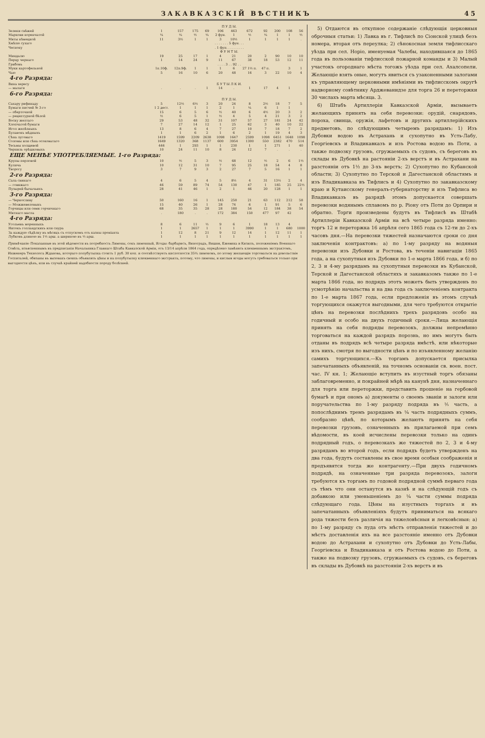ЗАКАВКАЗСКІЙ ВѢСТНИКЪ 45
| | П У Д Ы. | | | | | | | | | | |
| Зелени свѣжей | 1 | 157 | 175 | 69 | 106 | 463 | 672 | 92 | 200 | 108 | 56 |
| Маркови коренчатой | ¼ | ¼ | ½ | ¼ | 2 фун. | 1 | ½ | ¼ | 1 | 1 | ½ |
| Мяты нѣмецкой | 11 | 3½ | 1 | 1 | 3 | 10½ | 1 | 1 | 1 | 1 | . |
| Хмѣлю сухаго | . . . . . . . 5 фун. . . | | | | | | | | | | |
| Чесноку | . 1 фун. . . . . . . . . | | | | | | | | | | |
| | Ф У Н Т Ы. | | | | | | | | | | |
| Миндалю | 19 | 25 | 17 | 1 | 4 | 21 | 20 | 2 | 90 | 10 | 10 |
| Перцу чернаго | 1 | 14 | 24 | 9 | 11 | 67 | 38 | 18 | 53 | 12 | 11 |
| Грибовъ | . . . . 3 . . 92 . . | | | | | | | | | | |
| Муки картофельной | 1п.10ф. | 12п.9ф. | 1 | 1 | 1 | 6 | 27 1½ п. | 47 п. | | 3 | 1 |
| Чаю | 5 | 16 | 10 | 6 | 20 | 48 | 16 | 3 | 22 | 10 | 4 |
| 4-го Разряда: | | | | | | | | | | | |
| Вина хересу | Б У Т Ы Л К И. | | | | | | | | | | |
| — малаги | . | . | . | 1 | 14 | . | 1 | 17 | 4 | 1 | |
| 6-го Разряда: | | | | | | | | | | | |
| | П У Д Ы. | | | | | | | | | | |
| Сахару рифинаду | 5 | 12½ | 6½ | 3 | 20 | 24 | 8 | 2½ | 18 | 7 | 5 |
| Бумаги писчей № 3-го | 1 2 дест. | 1 | 1 | 1 | 2 | 1 | ¼ | 6 | 1 | 1 | |
| — оберточной | 15 | 6 | 5 | 6 | ½ | 40 | 6 | 4½ | 20 | 3 | 2 |
| — рецептурной бѣлой | ½ | 6 | 5 | 1 | ½ | 4 | 5 | 4 | 21 | 3 | 2 |
| Воску желтаго | 29 | 53 | 48 | 32 | 31 | 107 | 57 | 27 | 181 | 24 | 42 |
| Хлопчатой бумаги | 7 | 27 | 14 | 12 | 1 | 25 | 62 | 3 | 40 | 10 | 22 |
| Игол желѣзныхъ | 13 | 8 | 6 | 4 | 7 | 27 | 10 | 7 | 18 | 7 | 2 |
| Булавокъ мѣдныхъ | 1 | 1 | 6 | 2 | 1 | 6 | 2 | 1 | 19 | 4 | 3 |
| Сѣна луговаго | 1419 | 1599 | 2209 | 2638 | 1098 | 1647 | 2599 | 1098 | 6451 | 1648 | 1098 |
| Соломы или сѣна осоковатаго | 1649 | 1320 | 368 | 1137 | 600 | 3954 | 1300 | 550 | 2382 | 470 | 514 |
| Тесьмы холщевой | 446 | 1 | 293 | 1 | 1 | 230 | 1 | 1 | 271 | 1 | 40 |
| Черниль орѣшковыхъ | 10 | 24 | 11 | 10 | 8 | 24 | 12 | 7 | . | . | . |
| ЕЩЕ МЕНѢЕ УПОТРЕБЛЯЕМЫЕ. 1-го Разряда: | | | | | | | | | | | |
| Крупы перловой | 10 | ½ | 5 | 3 | ½ | 68 | 12 | ½ | 2 | 6 | 1½ |
| Кулича | 10 | 12 | 31 | 10 | 7 | 95 | 25 | 18 | 54 | 4 | 8 |
| Творогу | 3 | 7 | 9 | 3 | 2 | 27 | 7 | 5 | 16 | 1 | 1 |
| 2-го Разряда: | | | | | | | | | | | |
| Сала свинаго | 4 | 6 | 5 | 4 | 5 | 8½ | 4 | 31 | 13½ | 2 | 4 |
| — говяжаго | 46 | 59 | 89 | 74 | 54 | 130 | 47 | 1 | 185 | 25 | 22½ |
| Пузырей бычачьихъ | 28 | 41 | 46 | 1 | 2 | 1 | 46 | 20 | 128 | 1 | 1 |
| 3-го Разряда: | | | | | | | | | | | |
| — Черносливу | 50 | 160 | 16 | 1 | 145 | 250 | 21 | 63 | 112 | 212 | 58 |
| — Можжевеловыхъ | 15 | 40 | 26 | 1 | 28 | 74 | 6 | 1 | 91 | 5 | 6 |
| Горчицы или семя горчичнаго | 68 | 35 | 35 | 28 | 28 | 180 | 54 | 12 | 184 | 38 | 54 |
| Мятнаго масла | . | 180 | . | . | 172 | 384 | 150 | 477 | 97 | 42 | |
| 4-го Разряда: | | | | | | | | | | | |
| Угольевъ моренныхъ | 8 | 6 | 11 | ½ | 9 | 6 | 1 | 18 | 13 | 4 | |
| Нитокъ голландскихъ или снура | 1 | 1 | 2657 | 1 | 1 | 1 | 3990 | 1 | 1 | 680 | 1000 |
| За каждую сѣдѣлку въ мѣсяцъ съ отпускомъ отъ казны провіанта | 1 | 12 | 8 | 21 | 9 | 12 | 14 | 1 | 12 | 11 | 1 |
| Лубковъ длиною въ 1½ арш. а шириною въ ½ арш. | 1 | 1 | 1 | 1 | 1 | 1 | 1 | 1 | 1 | 1 | 1 |
Примѣчаніе: Показанные въ этой вѣдомости въ потребность Лимоны, сокъ лимонный, Ягоды: барбарисъ, Виноградъ, Вишня, Ежевика и Кизилъ, положеніемъ Военнаго Совѣта, изъясненнымъ въ предписаніи Начальника Главнаго Штаба Кавказской Арміи, отъ 13/14 апрѣля 1864 года, опредѣлено замѣнять клюквеннымъ экстрактомъ, Инженеръ Технолога Жданова, котораго полубутылка стоитъ 1 руб. 30 коп. и соотвѣтствуетъ кислотности 35¼ лимоновъ, по этому желающіе торговаться на довольствіе Госпиталей, обязаны въ вызовахъ своихъ объявлять цѣны и на полубутылку клюквеннаго экстракта, потому, что лимоны, и кислыя ягоды могутъ требоваться только при выгодности цѣнъ, или въ случаѣ крайней надобности породу болѣзней.
5) Отдаются въ откупное содержаніе слѣдующія церковныя оброчныя статьи: 1) Лавка въ г. Тифлисѣ по Сіонской улицѣ безъ номера, вторая отъ переулка; 2) сѣнокосная земля тифлисскаго уѣзда при сел. Норіо, именуемая Чалебы, находившаяся до 1865 года въ пользованіи тифлисской пожарной команды и 3) Малый участокъ огороднаго мѣста тогожъ уѣзда при сел. Ахалсопели. Желающіе взять оные, могутъ явиться съ узаконенными залогами къ управляющему церковными имѣніями въ тифлисскомъ округѣ надворному совѣтнику Арджеванидзе для торга 26 и переторжки 30 числахъ марта мѣсяца. 3.
6) Штабъ Артиллеріи Кавказской Арміи, вызываетъ желающихъ принять на себя перевозки: орудій, снарядовъ, пороха, свинца, оружія, лафетовъ и другихъ артиллерійскихъ предметовъ, по слѣдующимъ четыремъ разрядамъ: 1) Изъ Дубовки водою въ Астрахань и сухопутно въ Усть-Лабу, Георгіевскъ и Владикавказъ и изъ Ростова водою въ Поти, а также подвозку грузовъ, сгружаемыхъ съ судовъ, съ береговъ въ склады въ Дубовкѣ на растояніи 2-хъ верстъ и въ Астрахани на разстояніи отъ 1½ до 3-хъ верстъ; 2) Сухопутно по Кубанской области; 3) Сухопутно по Терской и Дагестанской областямъ и изъ Владикавказа въ Тифлисъ и 4) Сухопутно по закавказскому краю и Кутаисскому генералъ-губернаторству и изъ Тифлиса во Владикавказъ въ разрядѣ этомъ допускается совершать перевозки водянымъ сплавомъ по р. Ріону отъ Поти до Орпири и обратно. Торги произведены будутъ въ Тифлисѣ въ Штабѣ Артиллеріи Кавказской Арміи на всѣ четыре разряда именно: торгъ 12 и переторжка 16 апрѣля сего 1865 года съ 12-ти до 2-хъ часовъ дня.—На перевозки тяжестей назначаются сроки со дня заключенія контрактовъ: а) по 1-му разряду на водяныя перевозки изъ Дубовки и Ростова, въ теченіи навигаціи 1865 года, а на сухопутныя изъ Дубовки по 1-е марта 1866 года, и б) по 2, 3 и 4-му разрядамъ на сухопутныя перевозки въ Кубанской, Терской и Дагестанской областяхъ и закавказомъ также по 1-е марта 1866 года, но подрядъ этотъ можетъ быть утвержденъ по усмотрѣнію начальства и на два года съ заключеніемъ контракта по 1-е марта 1867 года, если предложенія въ этомъ случаѣ торгующихся окажутся выгодными, для чего требуются открытіе цѣнъ на перевозки послѣднихъ трехъ разрядовъ особо на годичный и особо на двухъ годичный сроки.—Лица желающія принять на себя подряды перевозокъ, должны непремѣнно торговаться на каждой разрядъ порознь, но имъ могутъ быть отданы въ подрядъ всѣ четыре разряда вмѣстѣ, или нѣкоторые изъ нихъ, смотря по выгодности цѣнъ и по изъявленному желанію самихъ торгующихся.—Къ торгамъ допускается присылка запечатанныхъ объявленій, на точномъ основаніи св. воен. пост. час. IV кн. 1; Желающіе вступить въ изустный торгъ обязаны заблаговременно, и покрайней мѣрѣ на канунѣ дня, назначеннаго для торга или переторжки, представить прошеніе на гербовой бумагѣ и при ономъ а) документы о своемъ званіи и залоги или поручательства по 1-му разряду подряда въ ⅕ часть, а попослѣднимъ тремъ разрядамъ въ ¼ часть подрядныхъ суммъ, сообразно цѣнѣ, по которымъ желаютъ принять на себя перевозки грузовъ, означенныхъ въ прилагаемой при семъ вѣдомости, въ коей исчислены перевозки только на одинъ подрядный годъ, о перевозкахъ же тяжестей по 2, 3 и 4-му разрядамъ во второй годъ, если подрядъ будетъ утвержденъ на два года, будутъ составлены въ свое время особыя соображенія и предъявятся тогда же контрагенту.—При двухъ годичномъ подрядѣ, на означенные три разряда перевозокъ, залоги требуются къ торгамъ по годовой подрядной суммѣ перваго года съ тѣмъ что они останутся въ казнѣ и на слѣдующій годъ съ добавкою или уменьшеніемъ до ¼ части суммы подряда слѣдующаго года. Цѣны на изустныхъ торгахъ и въ запечатанныхъ объявленіяхъ будутъ приниматься на всякаго рода тяжести безъ различія на тяжеловѣсныя и легковѣсныя: а) по 1-му разряду съ пуда отъ мѣстъ отправленія тяжестей и до мѣстъ доставленія ихъ на все разстояніе именно отъ Дубовки водою до Астрахани и сухопутно отъ Дубовки до Усть-Лабы, Георгіевска и Владикавказа и отъ Ростова водою до Поти, а также на подвозку грузовъ, сгружаемыхъ съ судовъ, съ береговъ въ склады въ Дубовкѣ на разстояніи 2-хъ верстъ и въ